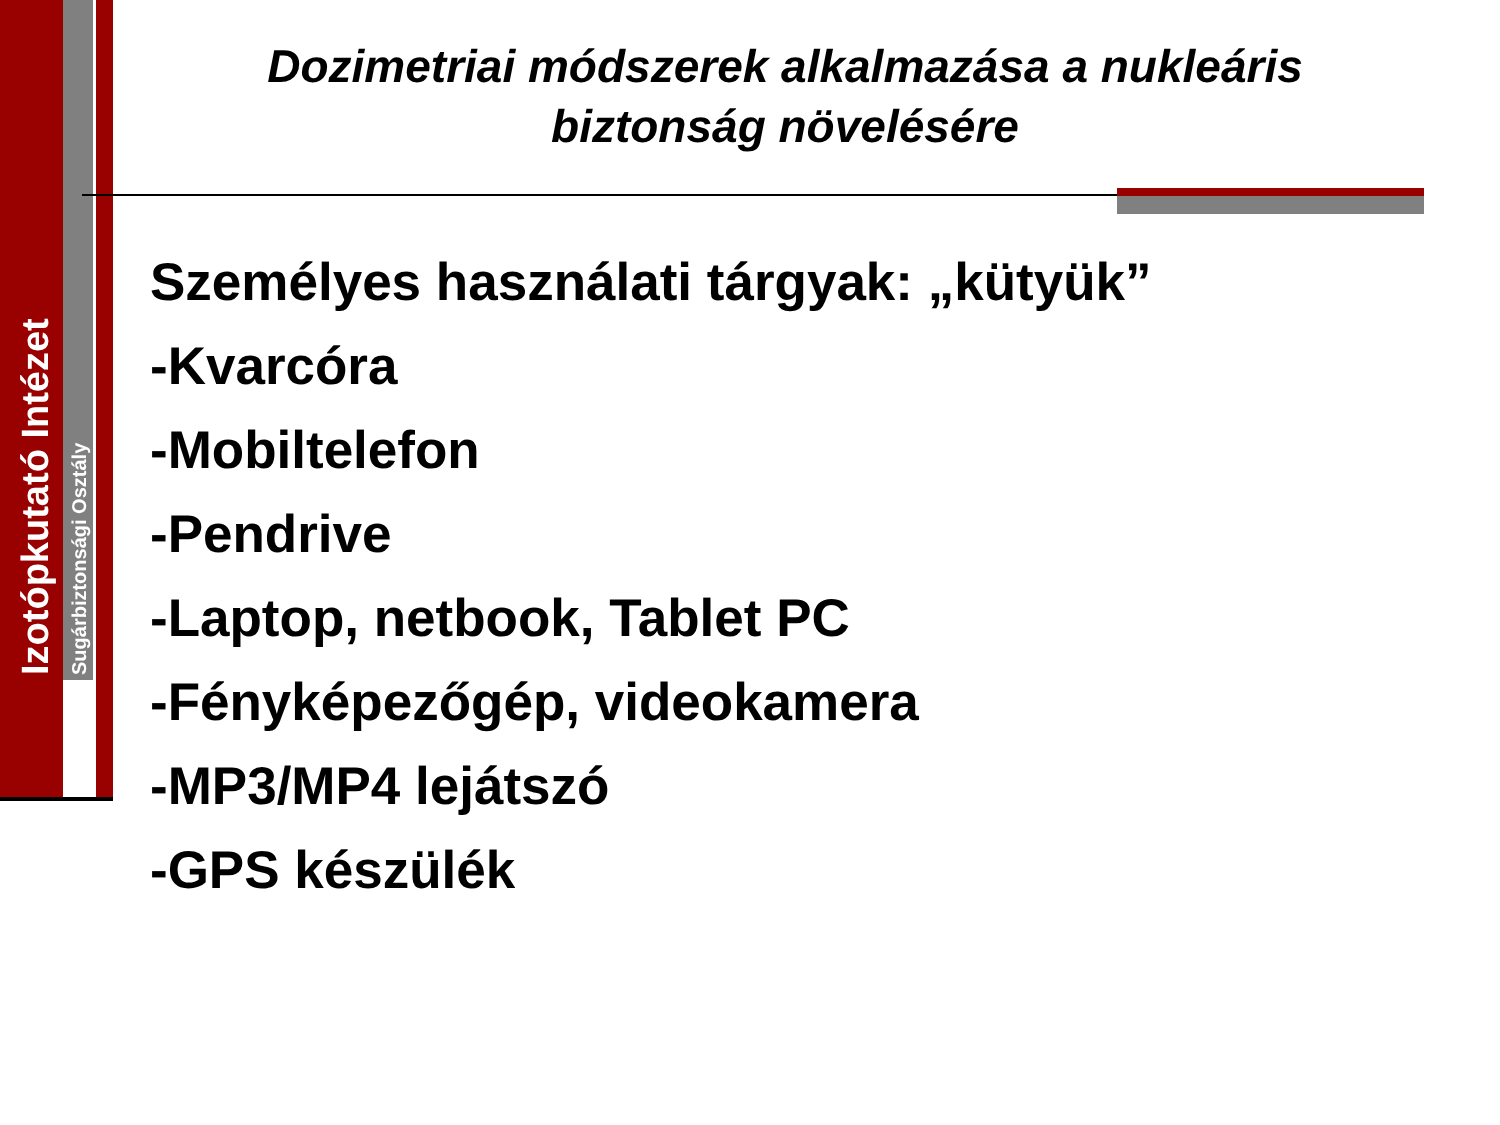Izotópkutató Intézet
Sugárbiztonsági Osztály
Dozimetriai módszerek alkalmazása a nukleáris biztonság növelésére
Személyes használati tárgyak: „kütyük”
-Kvarcóra
-Mobiltelefon
-Pendrive
-Laptop, netbook, Tablet PC
-Fényképezőgép, videokamera
-MP3/MP4 lejátszó
-GPS készülék